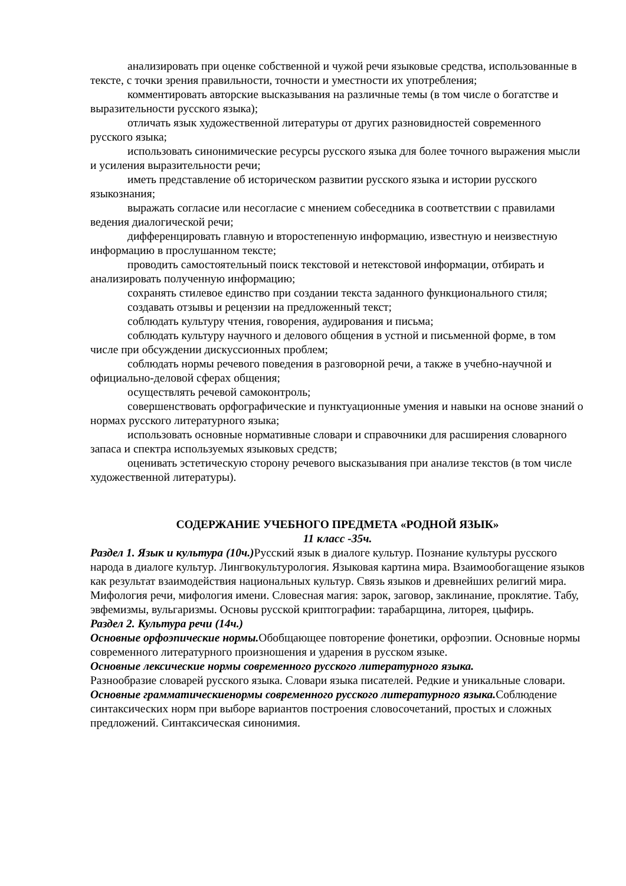анализировать при оценке собственной и чужой речи языковые средства, использованные в тексте, с точки зрения правильности, точности и уместности их употребления;
комментировать авторские высказывания на различные темы (в том числе о богатстве и выразительности русского языка);
отличать язык художественной литературы от других разновидностей современного русского языка;
использовать синонимические ресурсы русского языка для более точного выражения мысли и усиления выразительности речи;
иметь представление об историческом развитии русского языка и истории русского языкознания;
выражать согласие или несогласие с мнением собеседника в соответствии с правилами ведения диалогической речи;
дифференцировать главную и второстепенную информацию, известную и неизвестную информацию в прослушанном тексте;
проводить самостоятельный поиск текстовой и нетекстовой информации, отбирать и анализировать полученную информацию;
сохранять стилевое единство при создании текста заданного функционального стиля;
создавать отзывы и рецензии на предложенный текст;
соблюдать культуру чтения, говорения, аудирования и письма;
соблюдать культуру научного и делового общения в устной и письменной форме, в том числе при обсуждении дискуссионных проблем;
соблюдать нормы речевого поведения в разговорной речи, а также в учебно-научной и официально-деловой сферах общения;
осуществлять речевой самоконтроль;
совершенствовать орфографические и пунктуационные умения и навыки на основе знаний о нормах русского литературного языка;
использовать основные нормативные словари и справочники для расширения словарного запаса и спектра используемых языковых средств;
оценивать эстетическую сторону речевого высказывания при анализе текстов (в том числе художественной литературы).
СОДЕРЖАНИЕ УЧЕБНОГО ПРЕДМЕТА «РОДНОЙ ЯЗЫК»
11 класс -35ч.
Раздел 1. Язык и культура (10ч.) Русский язык в диалоге культур. Познание культуры русского народа в диалоге культур. Лингвокультурология. Языковая картина мира. Взаимообогащение языков как результат взаимодействия национальных культур. Связь языков и древнейших религий мира. Мифология речи, мифология имени. Словесная магия: зарок, заговор, заклинание, проклятие. Табу, эвфемизмы, вульгаризмы. Основы русской криптографии: тарабарщина, литорея, цыфирь.
Раздел 2. Культура речи (14ч.)
Основные орфоэпические нормы. Обобщающее повторение фонетики, орфоэпии. Основные нормы современного литературного произношения и ударения в русском языке.
Основные лексические нормы современного русского литературного языка.
Разнообразие словарей русского языка. Словари языка писателей. Редкие и уникальные словари.
Основные грамматическиенормы современного русского литературного языка. Соблюдение синтаксических норм при выборе вариантов построения словосочетаний, простых и сложных предложений. Синтаксическая синонимия.